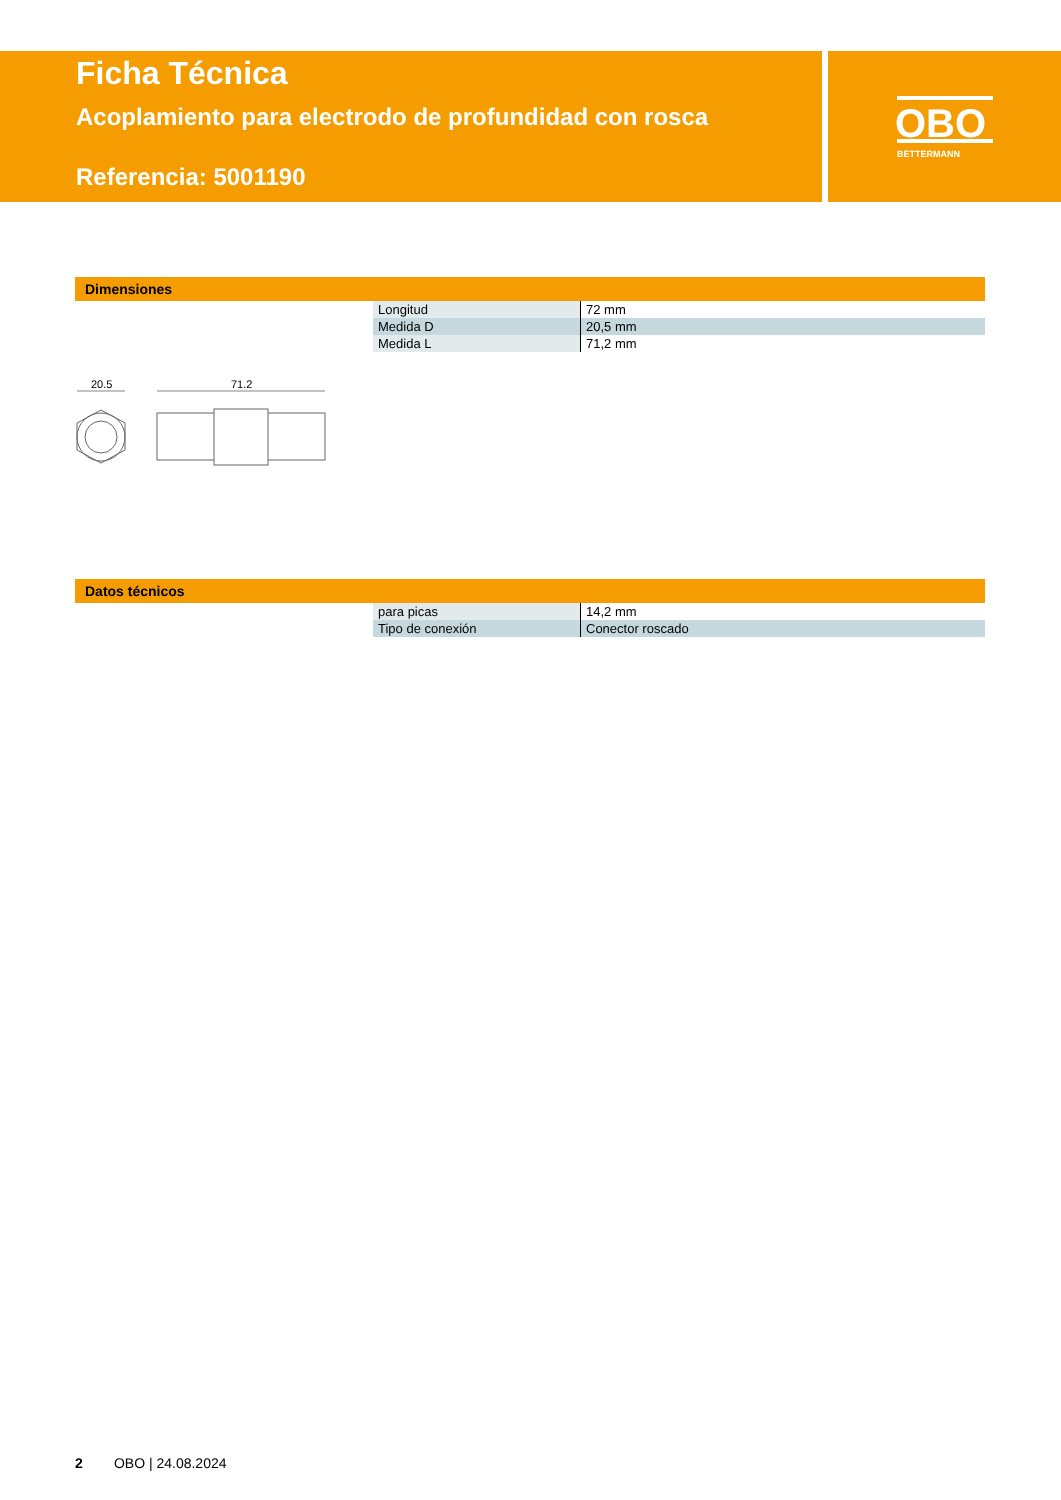Ficha Técnica
Acoplamiento para electrodo de profundidad con rosca
Referencia: 5001190
OBO
BETTERMANN
Dimensiones
| Longitud | 72 mm |
| Medida D | 20,5 mm |
| Medida L | 71,2 mm |
20.5
71.2
Datos técnicos
| para picas | 14,2 mm |
| Tipo de conexión | Conector roscado |
2 OBO | 24.08.2024